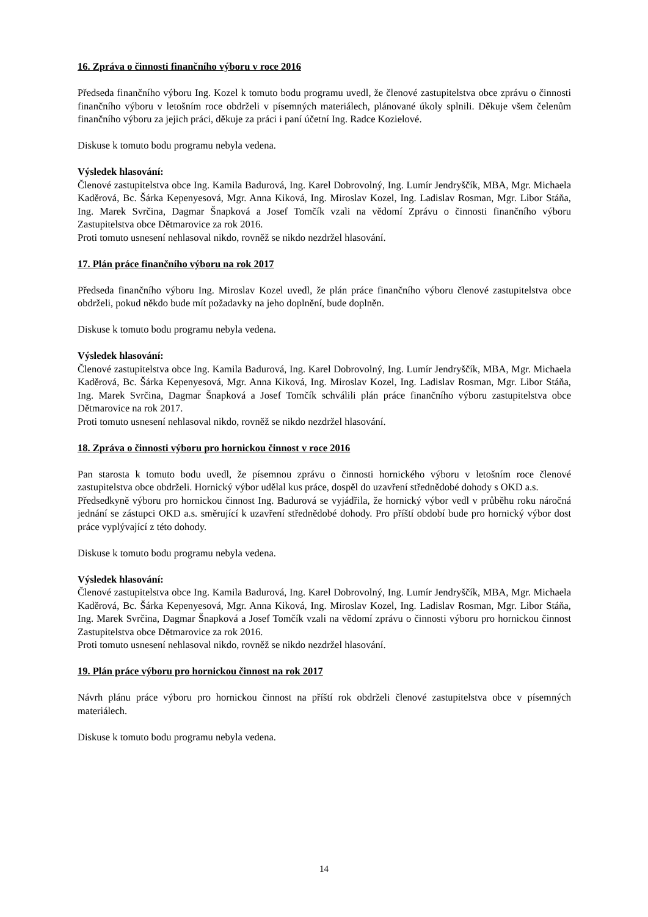16. Zpráva o činnosti finančního výboru v roce 2016
Předseda finančního výboru Ing. Kozel k tomuto bodu programu uvedl, že členové zastupitelstva obce zprávu o činnosti finančního výboru v letošním roce obdrželi v písemných materiálech, plánované úkoly splnili. Děkuje všem čelenům finančního výboru za jejich práci, děkuje za práci i paní účetní Ing. Radce Kozielové.
Diskuse k tomuto bodu programu nebyla vedena.
Výsledek hlasování:
Členové zastupitelstva obce Ing. Kamila Badurová, Ing. Karel Dobrovolný, Ing. Lumír Jendryščík, MBA, Mgr. Michaela Kaděrová, Bc. Šárka Kepenyesová, Mgr. Anna Kiková, Ing. Miroslav Kozel, Ing. Ladislav Rosman, Mgr. Libor Stáňa, Ing. Marek Svrčina, Dagmar Šnapková a Josef Tomčík vzali na vědomí Zprávu o činnosti finančního výboru Zastupitelstva obce Dětmarovice za rok 2016.
Proti tomuto usnesení nehlasoval nikdo, rovněž se nikdo nezdržel hlasování.
17. Plán práce finančního výboru na rok 2017
Předseda finančního výboru Ing. Miroslav Kozel uvedl, že plán práce finančního výboru členové zastupitelstva obce obdrželi, pokud někdo bude mít požadavky na jeho doplnění, bude doplněn.
Diskuse k tomuto bodu programu nebyla vedena.
Výsledek hlasování:
Členové zastupitelstva obce Ing. Kamila Badurová, Ing. Karel Dobrovolný, Ing. Lumír Jendryščík, MBA, Mgr. Michaela Kaděrová, Bc. Šárka Kepenyesová, Mgr. Anna Kiková, Ing. Miroslav Kozel, Ing. Ladislav Rosman, Mgr. Libor Stáňa, Ing. Marek Svrčina, Dagmar Šnapková a Josef Tomčík schválili plán práce finančního výboru zastupitelstva obce Dětmarovice na rok 2017.
Proti tomuto usnesení nehlasoval nikdo, rovněž se nikdo nezdržel hlasování.
18. Zpráva o činnosti výboru pro hornickou činnost v roce 2016
Pan starosta k tomuto bodu uvedl, že písemnou zprávu o činnosti hornického výboru v letošním roce členové zastupitelstva obce obdrželi. Hornický výbor udělal kus práce, dospěl do uzavření střednědobé dohody s OKD a.s.
Předsedkyně výboru pro hornickou činnost Ing. Badurová se vyjádřila, že hornický výbor vedl v průběhu roku náročná jednání se zástupci OKD a.s. směrující k uzavření střednědobé dohody. Pro příští období bude pro hornický výbor dost práce vyplývající z této dohody.
Diskuse k tomuto bodu programu nebyla vedena.
Výsledek hlasování:
Členové zastupitelstva obce Ing. Kamila Badurová, Ing. Karel Dobrovolný, Ing. Lumír Jendryščík, MBA, Mgr. Michaela Kaděrová, Bc. Šárka Kepenyesová, Mgr. Anna Kiková, Ing. Miroslav Kozel, Ing. Ladislav Rosman, Mgr. Libor Stáňa, Ing. Marek Svrčina, Dagmar Šnapková a Josef Tomčík vzali na vědomí zprávu o činnosti výboru pro hornickou činnost Zastupitelstva obce Dětmarovice za rok 2016.
Proti tomuto usnesení nehlasoval nikdo, rovněž se nikdo nezdržel hlasování.
19. Plán práce výboru pro hornickou činnost na rok 2017
Návrh plánu práce výboru pro hornickou činnost na příští rok obdrželi členové zastupitelstva obce v písemných materiálech.
Diskuse k tomuto bodu programu nebyla vedena.
14